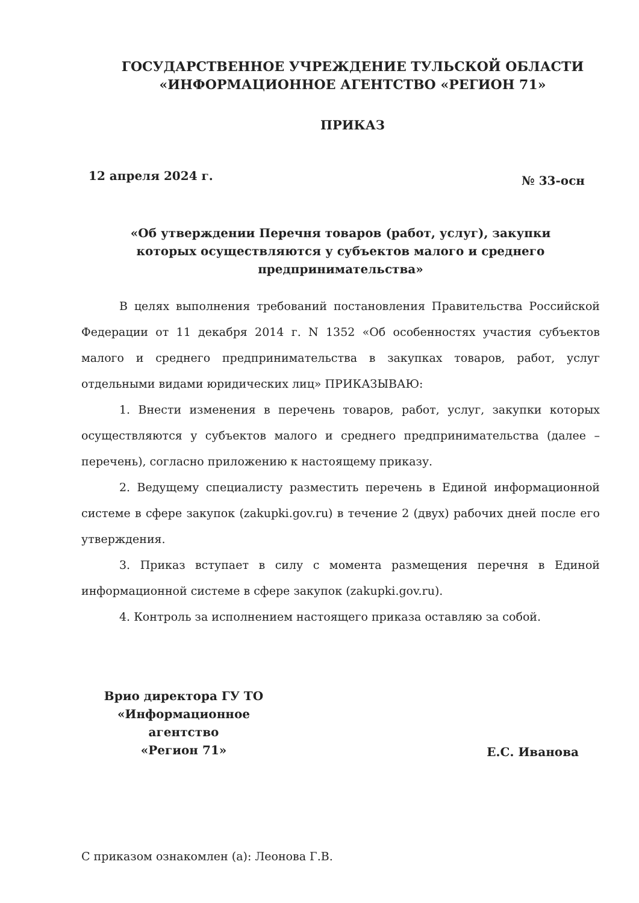ГОСУДАРСТВЕННОЕ УЧРЕЖДЕНИЕ ТУЛЬСКОЙ ОБЛАСТИ
«ИНФОРМАЦИОННОЕ АГЕНТСТВО «РЕГИОН 71»
ПРИКАЗ
12 апреля 2024 г. № 33-осн
«Об утверждении Перечня товаров (работ, услуг), закупки которых осуществляются у субъектов малого и среднего предпринимательства»
В целях выполнения требований постановления Правительства Российской Федерации от 11 декабря 2014 г. N 1352 «Об особенностях участия субъектов малого и среднего предпринимательства в закупках товаров, работ, услуг отдельными видами юридических лиц» ПРИКАЗЫВАЮ:
1. Внести изменения в перечень товаров, работ, услуг, закупки которых осуществляются у субъектов малого и среднего предпринимательства (далее – перечень), согласно приложению к настоящему приказу.
2. Ведущему специалисту разместить перечень в Единой информационной системе в сфере закупок (zakupki.gov.ru) в течение 2 (двух) рабочих дней после его утверждения.
3. Приказ вступает в силу с момента размещения перечня в Единой информационной системе в сфере закупок (zakupki.gov.ru).
4. Контроль за исполнением настоящего приказа оставляю за собой.
Врио директора ГУ ТО
«Информационное агентство
«Регион 71»
Е.С. Иванова
С приказом ознакомлен (а): Леонова Г.В.